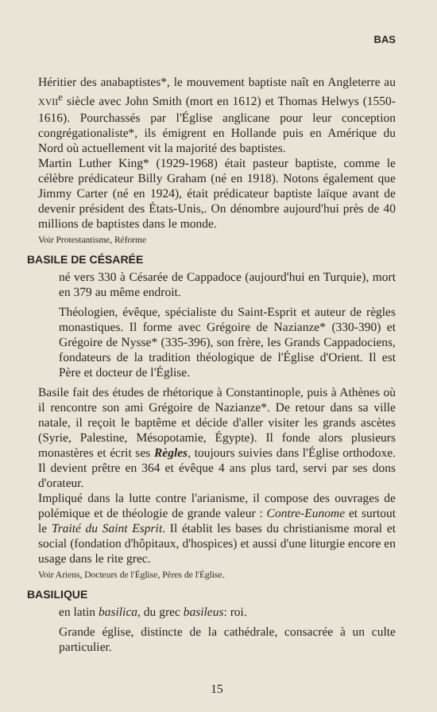BAS
Héritier des anabaptistes*, le mouvement baptiste naît en Angleterre au XVII<sup>e</sup> siècle avec John Smith (mort en 1612) et Thomas Helwys (1550-1616). Pourchassés par l'Église anglicane pour leur conception congrégationaliste*, ils émigrent en Hollande puis en Amérique du Nord où actuellement vit la majorité des baptistes.
Martin Luther King* (1929-1968) était pasteur baptiste, comme le célèbre prédicateur Billy Graham (né en 1918). Notons également que Jimmy Carter (né en 1924), était prédicateur baptiste laïque avant de devenir président des États-Unis,. On dénombre aujourd'hui près de 40 millions de baptistes dans le monde.
Voir Protestantisme, Réforme
BASILE DE CÉSARÉE
né vers 330 à Césarée de Cappadoce (aujourd'hui en Turquie), mort en 379 au même endroit.
Théologien, évêque, spécialiste du Saint-Esprit et auteur de règles monastiques. Il forme avec Grégoire de Nazianze* (330-390) et Grégoire de Nysse* (335-396), son frère, les Grands Cappadociens, fondateurs de la tradition théologique de l'Église d'Orient. Il est Père et docteur de l'Église.
Basile fait des études de rhétorique à Constantinople, puis à Athènes où il rencontre son ami Grégoire de Nazianze*. De retour dans sa ville natale, il reçoit le baptême et décide d'aller visiter les grands ascètes (Syrie, Palestine, Mésopotamie, Égypte). Il fonde alors plusieurs monastères et écrit ses Règles, toujours suivies dans l'Église orthodoxe. Il devient prêtre en 364 et évêque 4 ans plus tard, servi par ses dons d'orateur.
Impliqué dans la lutte contre l'arianisme, il compose des ouvrages de polémique et de théologie de grande valeur : Contre-Eunome et surtout le Traité du Saint Esprit. Il établit les bases du christianisme moral et social (fondation d'hôpitaux, d'hospices) et aussi d'une liturgie encore en usage dans le rite grec.
Voir Ariens, Docteurs de l'Église, Pères de l'Église.
BASILIQUE
en latin basilica, du grec basileus: roi.
Grande église, distincte de la cathédrale, consacrée à un culte particulier.
15